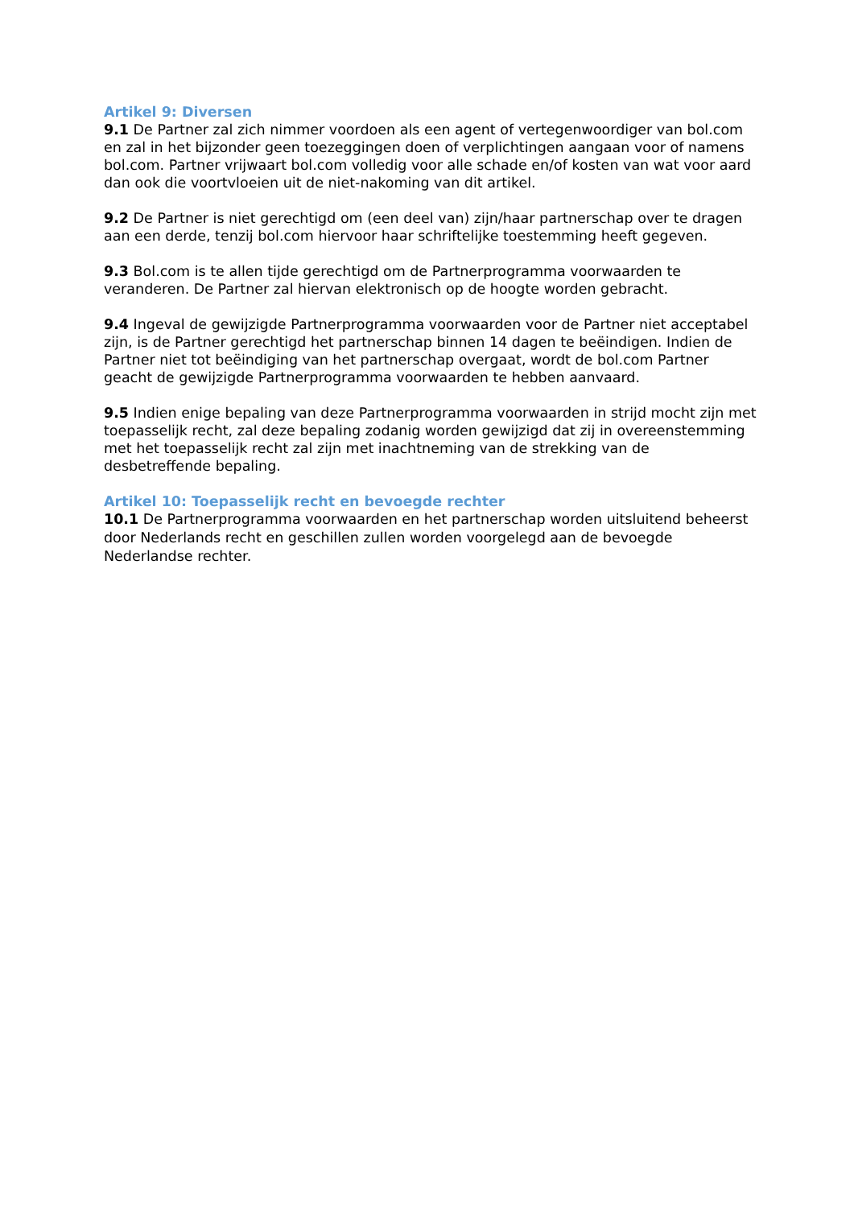Artikel 9: Diversen
9.1 De Partner zal zich nimmer voordoen als een agent of vertegenwoordiger van bol.com en zal in het bijzonder geen toezeggingen doen of verplichtingen aangaan voor of namens bol.com. Partner vrijwaart bol.com volledig voor alle schade en/of kosten van wat voor aard dan ook die voortvloeien uit de niet-nakoming van dit artikel.
9.2 De Partner is niet gerechtigd om (een deel van) zijn/haar partnerschap over te dragen aan een derde, tenzij bol.com hiervoor haar schriftelijke toestemming heeft gegeven.
9.3 Bol.com is te allen tijde gerechtigd om de Partnerprogramma voorwaarden te veranderen. De Partner zal hiervan elektronisch op de hoogte worden gebracht.
9.4 Ingeval de gewijzigde Partnerprogramma voorwaarden voor de Partner niet acceptabel zijn, is de Partner gerechtigd het partnerschap binnen 14 dagen te beëindigen. Indien de Partner niet tot beëindiging van het partnerschap overgaat, wordt de bol.com Partner geacht de gewijzigde Partnerprogramma voorwaarden te hebben aanvaard.
9.5 Indien enige bepaling van deze Partnerprogramma voorwaarden in strijd mocht zijn met toepasselijk recht, zal deze bepaling zodanig worden gewijzigd dat zij in overeenstemming met het toepasselijk recht zal zijn met inachtneming van de strekking van de desbetreffende bepaling.
Artikel 10: Toepasselijk recht en bevoegde rechter
10.1 De Partnerprogramma voorwaarden en het partnerschap worden uitsluitend beheerst door Nederlands recht en geschillen zullen worden voorgelegd aan de bevoegde Nederlandse rechter.